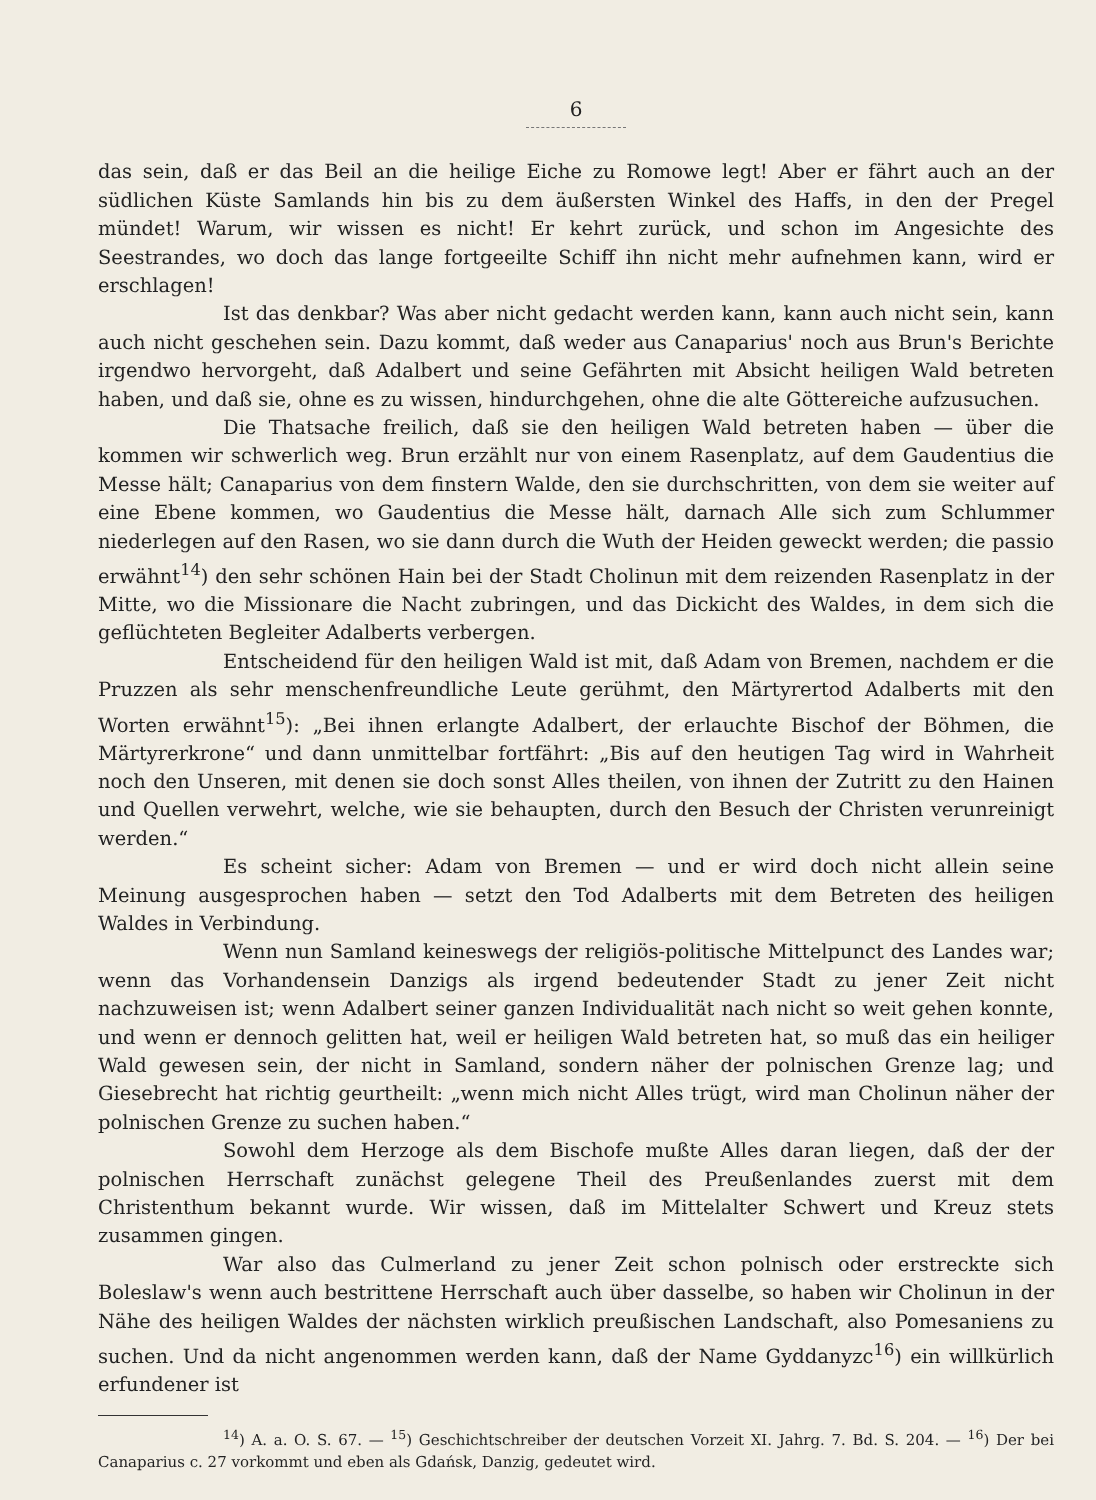6
das sein, daß er das Beil an die heilige Eiche zu Romowe legt! Aber er fährt auch an der südlichen Küste Samlands hin bis zu dem äußersten Winkel des Haffs, in den der Pregel mündet! Warum, wir wissen es nicht! Er kehrt zurück, und schon im Angesichte des Seestrandes, wo doch das lange fortgeeilte Schiff ihn nicht mehr aufnehmen kann, wird er erschlagen!
Ist das denkbar? Was aber nicht gedacht werden kann, kann auch nicht sein, kann auch nicht geschehen sein. Dazu kommt, daß weder aus Canaparius' noch aus Brun's Berichte irgendwo hervorgeht, daß Adalbert und seine Gefährten mit Absicht heiligen Wald betreten haben, und daß sie, ohne es zu wissen, hindurchgehen, ohne die alte Göttereiche aufzusuchen.
Die Thatsache freilich, daß sie den heiligen Wald betreten haben — über die kommen wir schwerlich weg. Brun erzählt nur von einem Rasenplatz, auf dem Gaudentius die Messe hält; Canaparius von dem finstern Walde, den sie durchschritten, von dem sie weiter auf eine Ebene kommen, wo Gaudentius die Messe hält, darnach Alle sich zum Schlummer niederlegen auf den Rasen, wo sie dann durch die Wuth der Heiden geweckt werden; die passio erwähnt<sup>14</sup>) den sehr schönen Hain bei der Stadt Cholinun mit dem reizenden Rasenplatz in der Mitte, wo die Missionare die Nacht zubringen, und das Dickicht des Waldes, in dem sich die geflüchteten Begleiter Adalberts verbergen.
Entscheidend für den heiligen Wald ist mit, daß Adam von Bremen, nachdem er die Pruzzen als sehr menschenfreundliche Leute gerühmt, den Märtyrertod Adalberts mit den Worten erwähnt<sup>15</sup>): „Bei ihnen erlangte Adalbert, der erlauchte Bischof der Böhmen, die Märtyrerkrone“ und dann unmittelbar fortfährt: „Bis auf den heutigen Tag wird in Wahrheit noch den Unseren, mit denen sie doch sonst Alles theilen, von ihnen der Zutritt zu den Hainen und Quellen verwehrt, welche, wie sie behaupten, durch den Besuch der Christen verunreinigt werden.“
Es scheint sicher: Adam von Bremen — und er wird doch nicht allein seine Meinung ausgesprochen haben — setzt den Tod Adalberts mit dem Betreten des heiligen Waldes in Verbindung.
Wenn nun Samland keineswegs der religiös-politische Mittelpunct des Landes war; wenn das Vorhandensein Danzigs als irgend bedeutender Stadt zu jener Zeit nicht nachzuweisen ist; wenn Adalbert seiner ganzen Individualität nach nicht so weit gehen konnte, und wenn er dennoch gelitten hat, weil er heiligen Wald betreten hat, so muß das ein heiliger Wald gewesen sein, der nicht in Samland, sondern näher der polnischen Grenze lag; und Giesebrecht hat richtig geurtheilt: „wenn mich nicht Alles trügt, wird man Cholinun näher der polnischen Grenze zu suchen haben.“
Sowohl dem Herzoge als dem Bischofe mußte Alles daran liegen, daß der der polnischen Herrschaft zunächst gelegene Theil des Preußenlandes zuerst mit dem Christenthum bekannt wurde. Wir wissen, daß im Mittelalter Schwert und Kreuz stets zusammen gingen.
War also das Culmerland zu jener Zeit schon polnisch oder erstreckte sich Boleslaw's wenn auch bestrittene Herrschaft auch über dasselbe, so haben wir Cholinun in der Nähe des heiligen Waldes der nächsten wirklich preußischen Landschaft, also Pomesaniens zu suchen. Und da nicht angenommen werden kann, daß der Name Gyddanyzc<sup>16</sup>) ein willkürlich erfundener ist
<sup>14</sup>) A. a. O. S. 67. — <sup>15</sup>) Geschichtschreiber der deutschen Vorzeit XI. Jahrg. 7. Bd. S. 204. — <sup>16</sup>) Der bei Canaparius c. 27 vorkommt und eben als Gdańsk, Danzig, gedeutet wird.